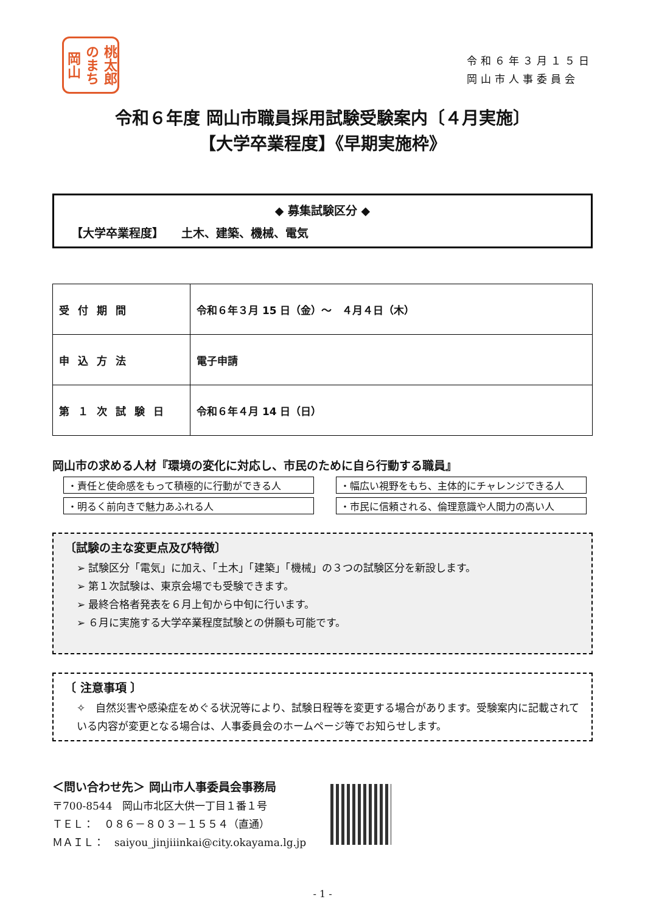桃太郎 のまち 岡山
令和６年３月１５日
岡山市人事委員会
令和６年度 岡山市職員採用試験受験案内〔４月実施〕
【大学卒業程度】《早期実施枠》
◆ 募集試験区分 ◆
【大学卒業程度】　　土木、建築、機械、電気
| 受付期間 | 令和６年３月 15 日（金）～ ４月４日（木） |
| 申込方法 | 電子申請 |
| 第１次試験日 | 令和６年４月 14 日（日） |
岡山市の求める人材『環境の変化に対応し、市民のために自ら行動する職員』
・責任と使命感をもって積極的に行動ができる人
・幅広い視野をもち、主体的にチャレンジできる人
・明るく前向きで魅力あふれる人
・市民に信頼される、倫理意識や人間力の高い人
〔試験の主な変更点及び特徴〕
➢ 試験区分「電気」に加え、「土木」「建築」「機械」の３つの試験区分を新設します。
➢ 第１次試験は、東京会場でも受験できます。
➢ 最終合格者発表を６月上旬から中旬に行います。
➢ ６月に実施する大学卒業程度試験との併願も可能です。
〔 注意事項 〕
✧　自然災害や感染症をめぐる状況等により、試験日程等を変更する場合があります。受験案内に記載されている内容が変更となる場合は、人事委員会のホームページ等でお知らせします。
＜問い合わせ先＞ 岡山市人事委員会事務局
〒700-8544　岡山市北区大供一丁目１番１号
ＴＥＬ：　０８６－８０３－１５５４（直通）
ＭＡＩＬ：　saiyou_jinjiiinkai@city.okayama.lg.jp
- 1 -